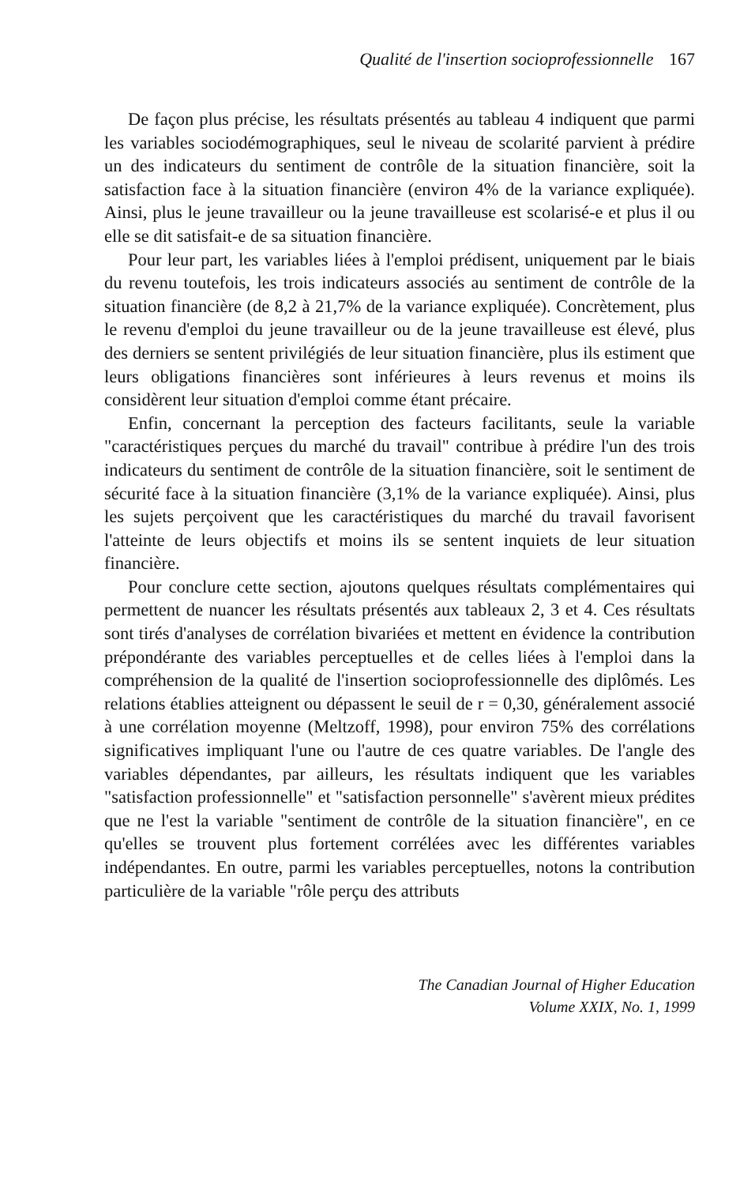Qualité de l'insertion socioprofessionnelle 167
De façon plus précise, les résultats présentés au tableau 4 indiquent que parmi les variables sociodémographiques, seul le niveau de scolarité parvient à prédire un des indicateurs du sentiment de contrôle de la situation financière, soit la satisfaction face à la situation financière (environ 4% de la variance expliquée). Ainsi, plus le jeune travailleur ou la jeune travailleuse est scolarisé-e et plus il ou elle se dit satisfait-e de sa situation financière.
Pour leur part, les variables liées à l'emploi prédisent, uniquement par le biais du revenu toutefois, les trois indicateurs associés au sentiment de contrôle de la situation financière (de 8,2 à 21,7% de la variance expliquée). Concrètement, plus le revenu d'emploi du jeune travailleur ou de la jeune travailleuse est élevé, plus des derniers se sentent privilégiés de leur situation financière, plus ils estiment que leurs obligations financières sont inférieures à leurs revenus et moins ils considèrent leur situation d'emploi comme étant précaire.
Enfin, concernant la perception des facteurs facilitants, seule la variable "caractéristiques perçues du marché du travail" contribue à prédire l'un des trois indicateurs du sentiment de contrôle de la situation financière, soit le sentiment de sécurité face à la situation financière (3,1% de la variance expliquée). Ainsi, plus les sujets perçoivent que les caractéristiques du marché du travail favorisent l'atteinte de leurs objectifs et moins ils se sentent inquiets de leur situation financière.
Pour conclure cette section, ajoutons quelques résultats complémentaires qui permettent de nuancer les résultats présentés aux tableaux 2, 3 et 4. Ces résultats sont tirés d'analyses de corrélation bivariées et mettent en évidence la contribution prépondérante des variables perceptuelles et de celles liées à l'emploi dans la compréhension de la qualité de l'insertion socioprofessionnelle des diplômés. Les relations établies atteignent ou dépassent le seuil de r = 0,30, généralement associé à une corrélation moyenne (Meltzoff, 1998), pour environ 75% des corrélations significatives impliquant l'une ou l'autre de ces quatre variables. De l'angle des variables dépendantes, par ailleurs, les résultats indiquent que les variables "satisfaction professionnelle" et "satisfaction personnelle" s'avèrent mieux prédites que ne l'est la variable "sentiment de contrôle de la situation financière", en ce qu'elles se trouvent plus fortement corrélées avec les différentes variables indépendantes. En outre, parmi les variables perceptuelles, notons la contribution particulière de la variable "rôle perçu des attributs
The Canadian Journal of Higher Education
Volume XXIX, No. 1, 1999